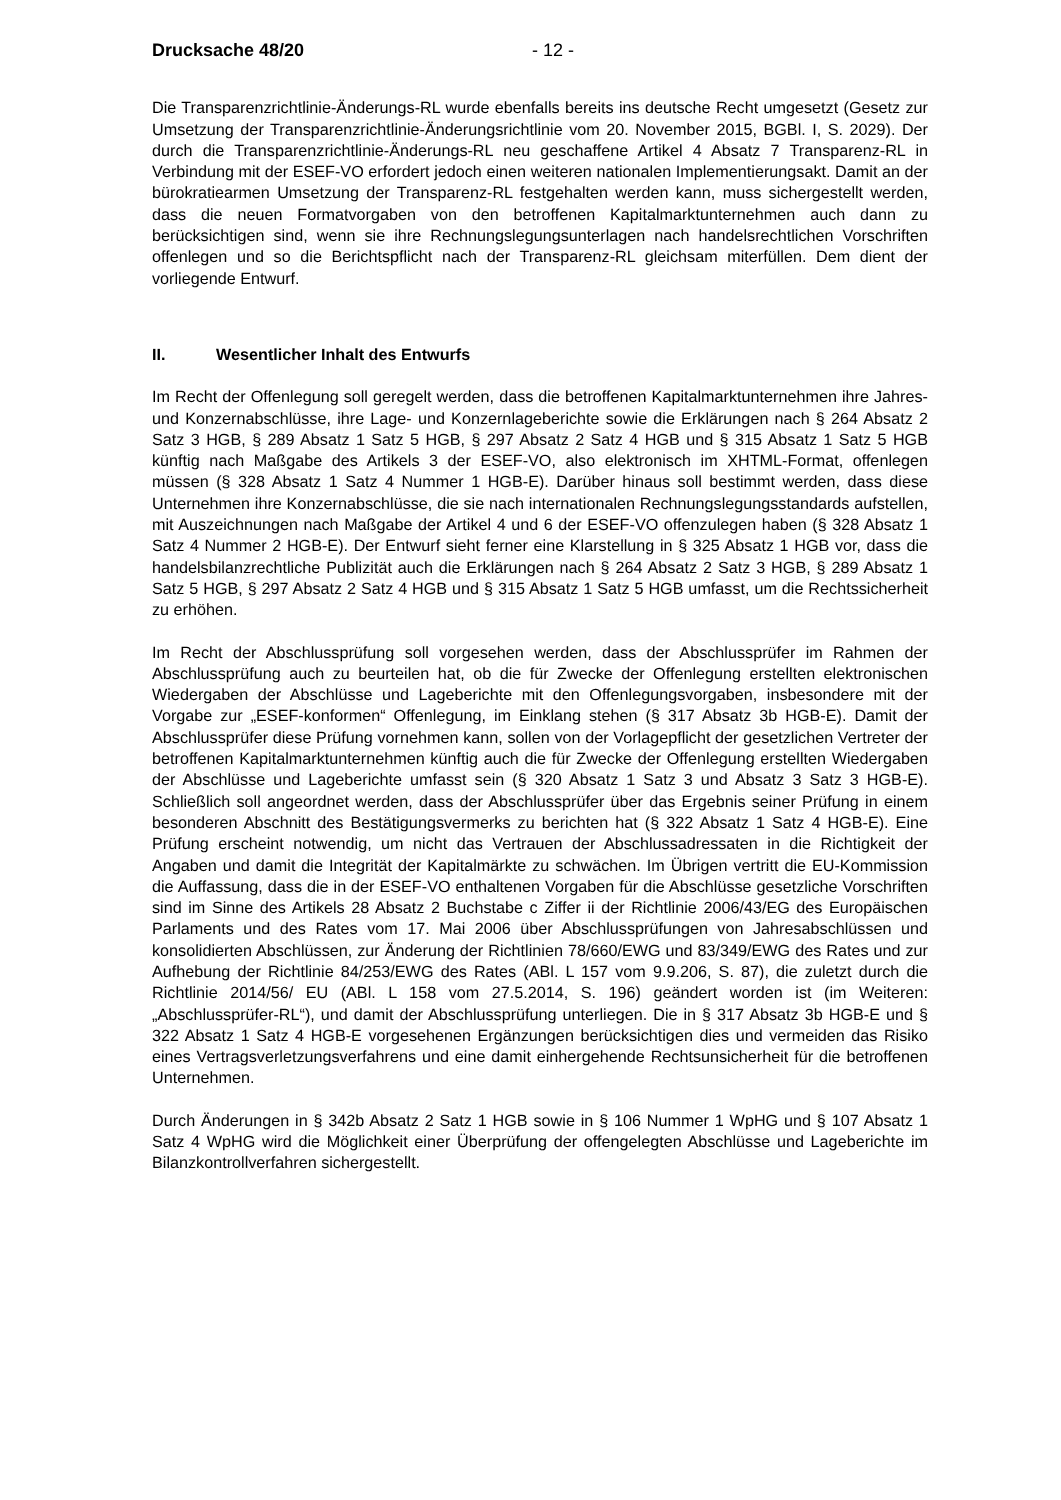Drucksache 48/20 - 12 -
Die Transparenzrichtlinie-Änderungs-RL wurde ebenfalls bereits ins deutsche Recht umgesetzt (Gesetz zur Umsetzung der Transparenzrichtlinie-Änderungsrichtlinie vom 20. November 2015, BGBl. I, S. 2029). Der durch die Transparenzrichtlinie-Änderungs-RL neu geschaffene Artikel 4 Absatz 7 Transparenz-RL in Verbindung mit der ESEF-VO erfordert jedoch einen weiteren nationalen Implementierungsakt. Damit an der bürokratiearmen Umsetzung der Transparenz-RL festgehalten werden kann, muss sichergestellt werden, dass die neuen Formatvorgaben von den betroffenen Kapitalmarktunternehmen auch dann zu berücksichtigen sind, wenn sie ihre Rechnungslegungsunterlagen nach handelsrechtlichen Vorschriften offenlegen und so die Berichtspflicht nach der Transparenz-RL gleichsam miterfüllen. Dem dient der vorliegende Entwurf.
II. Wesentlicher Inhalt des Entwurfs
Im Recht der Offenlegung soll geregelt werden, dass die betroffenen Kapitalmarktunternehmen ihre Jahres- und Konzernabschlüsse, ihre Lage- und Konzernlageberichte sowie die Erklärungen nach § 264 Absatz 2 Satz 3 HGB, § 289 Absatz 1 Satz 5 HGB, § 297 Absatz 2 Satz 4 HGB und § 315 Absatz 1 Satz 5 HGB künftig nach Maßgabe des Artikels 3 der ESEF-VO, also elektronisch im XHTML-Format, offenlegen müssen (§ 328 Absatz 1 Satz 4 Nummer 1 HGB-E). Darüber hinaus soll bestimmt werden, dass diese Unternehmen ihre Konzernabschlüsse, die sie nach internationalen Rechnungslegungsstandards aufstellen, mit Auszeichnungen nach Maßgabe der Artikel 4 und 6 der ESEF-VO offenzulegen haben (§ 328 Absatz 1 Satz 4 Nummer 2 HGB-E). Der Entwurf sieht ferner eine Klarstellung in § 325 Absatz 1 HGB vor, dass die handelsbilanzrechtliche Publizität auch die Erklärungen nach § 264 Absatz 2 Satz 3 HGB, § 289 Absatz 1 Satz 5 HGB, § 297 Absatz 2 Satz 4 HGB und § 315 Absatz 1 Satz 5 HGB umfasst, um die Rechtssicherheit zu erhöhen.
Im Recht der Abschlussprüfung soll vorgesehen werden, dass der Abschlussprüfer im Rahmen der Abschlussprüfung auch zu beurteilen hat, ob die für Zwecke der Offenlegung erstellten elektronischen Wiedergaben der Abschlüsse und Lageberichte mit den Offenlegungsvorgaben, insbesondere mit der Vorgabe zur „ESEF-konformen“ Offenlegung, im Einklang stehen (§ 317 Absatz 3b HGB-E). Damit der Abschlussprüfer diese Prüfung vornehmen kann, sollen von der Vorlagepflicht der gesetzlichen Vertreter der betroffenen Kapitalmarktunternehmen künftig auch die für Zwecke der Offenlegung erstellten Wiedergaben der Abschlüsse und Lageberichte umfasst sein (§ 320 Absatz 1 Satz 3 und Absatz 3 Satz 3 HGB-E). Schließlich soll angeordnet werden, dass der Abschlussprüfer über das Ergebnis seiner Prüfung in einem besonderen Abschnitt des Bestätigungsvermerks zu berichten hat (§ 322 Absatz 1 Satz 4 HGB-E). Eine Prüfung erscheint notwendig, um nicht das Vertrauen der Abschlussadressaten in die Richtigkeit der Angaben und damit die Integrität der Kapitalmärkte zu schwächen. Im Übrigen vertritt die EU-Kommission die Auffassung, dass die in der ESEF-VO enthaltenen Vorgaben für die Abschlüsse gesetzliche Vorschriften sind im Sinne des Artikels 28 Absatz 2 Buchstabe c Ziffer ii der Richtlinie 2006/43/EG des Europäischen Parlaments und des Rates vom 17. Mai 2006 über Abschlussprüfungen von Jahresabschlüssen und konsolidierten Abschlüssen, zur Änderung der Richtlinien 78/660/EWG und 83/349/EWG des Rates und zur Aufhebung der Richtlinie 84/253/EWG des Rates (ABl. L 157 vom 9.9.206, S. 87), die zuletzt durch die Richtlinie 2014/56/ EU (ABl. L 158 vom 27.5.2014, S. 196) geändert worden ist (im Weiteren: „Abschlussprüfer-RL“), und damit der Abschlussprüfung unterliegen. Die in § 317 Absatz 3b HGB-E und § 322 Absatz 1 Satz 4 HGB-E vorgesehenen Ergänzungen berücksichtigen dies und vermeiden das Risiko eines Vertragsverletzungsverfahrens und eine damit einhergehende Rechtsunsicherheit für die betroffenen Unternehmen.
Durch Änderungen in § 342b Absatz 2 Satz 1 HGB sowie in § 106 Nummer 1 WpHG und § 107 Absatz 1 Satz 4 WpHG wird die Möglichkeit einer Überprüfung der offengelegten Abschlüsse und Lageberichte im Bilanzkontrollverfahren sichergestellt.